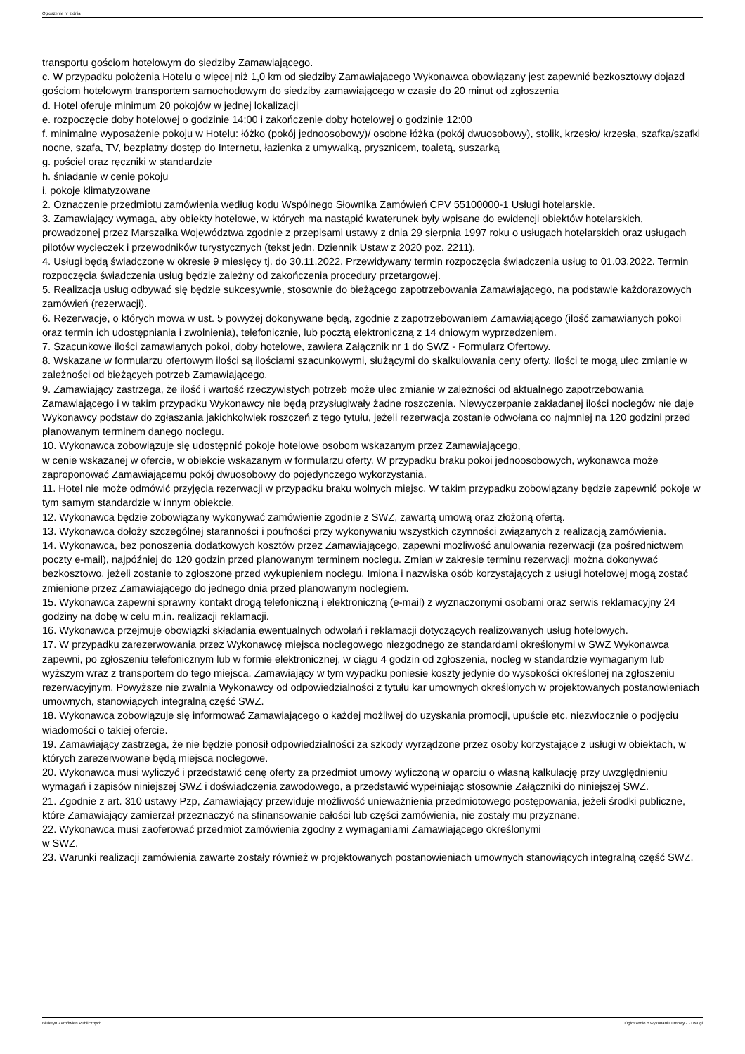Ogłoszenie nr z dnia
transportu gościom hotelowym do siedziby Zamawiającego.
c. W przypadku położenia Hotelu o więcej niż 1,0 km od siedziby Zamawiającego Wykonawca obowiązany jest zapewnić bezkosztowy dojazd gościom hotelowym transportem samochodowym do siedziby zamawiającego w czasie do 20 minut od zgłoszenia
d. Hotel oferuje minimum 20 pokojów w jednej lokalizacji
e. rozpoczęcie doby hotelowej o godzinie 14:00 i zakończenie doby hotelowej o godzinie 12:00
f. minimalne wyposażenie pokoju w Hotelu: łóżko (pokój jednoosobowy)/ osobne łóżka (pokój dwuosobowy), stolik, krzesło/ krzesła, szafka/szafki nocne, szafa, TV, bezpłatny dostęp do Internetu, łazienka z umywalką, prysznicem, toaletą, suszarką
g. pościel oraz ręczniki w standardzie
h. śniadanie w cenie pokoju
i. pokoje klimatyzowane
2. Oznaczenie przedmiotu zamówienia według kodu Wspólnego Słownika Zamówień CPV 55100000-1 Usługi hotelarskie.
3. Zamawiający wymaga, aby obiekty hotelowe, w których ma nastąpić kwaterunek były wpisane do ewidencji obiektów hotelarskich, prowadzonej przez Marszałka Województwa zgodnie z przepisami ustawy z dnia 29 sierpnia 1997 roku o usługach hotelarskich oraz usługach pilotów wycieczek i przewodników turystycznych (tekst jedn. Dziennik Ustaw z 2020 poz. 2211).
4. Usługi będą świadczone w okresie 9 miesięcy tj. do 30.11.2022. Przewidywany termin rozpoczęcia świadczenia usług to 01.03.2022. Termin rozpoczęcia świadczenia usług będzie zależny od zakończenia procedury przetargowej.
5. Realizacja usług odbywać się będzie sukcesywnie, stosownie do bieżącego zapotrzebowania Zamawiającego, na podstawie każdorazowych zamówień (rezerwacji).
6. Rezerwacje, o których mowa w ust. 5 powyżej dokonywane będą, zgodnie z zapotrzebowaniem Zamawiającego (ilość zamawianych pokoi oraz termin ich udostępniania i zwolnienia), telefonicznie, lub pocztą elektroniczną z 14 dniowym wyprzedzeniem.
7. Szacunkowe ilości zamawianych pokoi, doby hotelowe, zawiera Załącznik nr 1 do SWZ - Formularz Ofertowy.
8. Wskazane w formularzu ofertowym ilości są ilościami szacunkowymi, służącymi do skalkulowania ceny oferty. Ilości te mogą ulec zmianie w zależności od bieżących potrzeb Zamawiającego.
9. Zamawiający zastrzega, że ilość i wartość rzeczywistych potrzeb może ulec zmianie w zależności od aktualnego zapotrzebowania Zamawiającego i w takim przypadku Wykonawcy nie będą przysługiwały żadne roszczenia. Niewyczerpanie zakładanej ilości noclegów nie daje Wykonawcy podstaw do zgłaszania jakichkolwiek roszczeń z tego tytułu, jeżeli rezerwacja zostanie odwołana co najmniej na 120 godzini przed planowanym terminem danego noclegu.
10. Wykonawca zobowiązuje się udostępnić pokoje hotelowe osobom wskazanym przez Zamawiającego,
w cenie wskazanej w ofercie, w obiekcie wskazanym w formularzu oferty. W przypadku braku pokoi jednoosobowych, wykonawca może zaproponować Zamawiającemu pokój dwuosobowy do pojedynczego wykorzystania.
11. Hotel nie może odmówić przyjęcia rezerwacji w przypadku braku wolnych miejsc. W takim przypadku zobowiązany będzie zapewnić pokoje w tym samym standardzie w innym obiekcie.
12. Wykonawca będzie zobowiązany wykonywać zamówienie zgodnie z SWZ, zawartą umową oraz złożoną ofertą.
13. Wykonawca dołoży szczególnej staranności i poufności przy wykonywaniu wszystkich czynności związanych z realizacją zamówienia.
14. Wykonawca, bez ponoszenia dodatkowych kosztów przez Zamawiającego, zapewni możliwość anulowania rezerwacji (za pośrednictwem poczty e-mail), najpóźniej do 120 godzin przed planowanym terminem noclegu. Zmian w zakresie terminu rezerwacji można dokonywać bezkosztowo, jeżeli zostanie to zgłoszone przed wykupieniem noclegu. Imiona i nazwiska osób korzystających z usługi hotelowej mogą zostać zmienione przez Zamawiającego do jednego dnia przed planowanym noclegiem.
15. Wykonawca zapewni sprawny kontakt drogą telefoniczną i elektroniczną (e-mail) z wyznaczonymi osobami oraz serwis reklamacyjny 24 godziny na dobę w celu m.in. realizacji reklamacji.
16. Wykonawca przejmuje obowiązki składania ewentualnych odwołań i reklamacji dotyczących realizowanych usług hotelowych.
17. W przypadku zarezerwowania przez Wykonawcę miejsca noclegowego niezgodnego ze standardami określonymi w SWZ Wykonawca zapewni, po zgłoszeniu telefonicznym lub w formie elektronicznej, w ciągu 4 godzin od zgłoszenia, nocleg w standardzie wymaganym lub wyższym wraz z transportem do tego miejsca. Zamawiający w tym wypadku poniesie koszty jedynie do wysokości określonej na zgłoszeniu rezerwacyjnym. Powyższe nie zwalnia Wykonawcy od odpowiedzialności z tytułu kar umownych określonych w projektowanych postanowieniach umownych, stanowiących integralną część SWZ.
18. Wykonawca zobowiązuje się informować Zamawiającego o każdej możliwej do uzyskania promocji, upuście etc. niezwłocznie o podjęciu wiadomości o takiej ofercie.
19. Zamawiający zastrzega, że nie będzie ponosił odpowiedzialności za szkody wyrządzone przez osoby korzystające z usługi w obiektach, w których zarezerwowane będą miejsca noclegowe.
20. Wykonawca musi wyliczyć i przedstawić cenę oferty za przedmiot umowy wyliczoną w oparciu o własną kalkulację przy uwzględnieniu wymagań i zapisów niniejszej SWZ i doświadczenia zawodowego, a przedstawić wypełniając stosownie Załączniki do niniejszej SWZ.
21. Zgodnie z art. 310 ustawy Pzp, Zamawiający przewiduje możliwość unieważnienia przedmiotowego postępowania, jeżeli środki publiczne, które Zamawiający zamierzał przeznaczyć na sfinansowanie całości lub części zamówienia, nie zostały mu przyznane.
22. Wykonawca musi zaoferować przedmiot zamówienia zgodny z wymaganiami Zamawiającego określonymi
w SWZ.
23. Warunki realizacji zamówienia zawarte zostały również w projektowanych postanowieniach umownych stanowiących integralną część SWZ.
Biuletyn Zamówień Publicznych Ogłoszenie o wykonaniu umowy - - Usługi